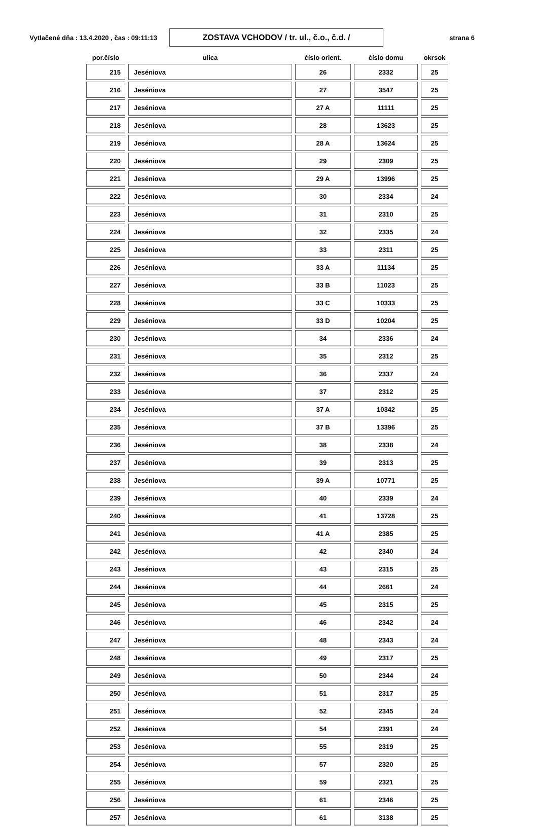Vytlačené dňa : 13.4.2020 , čas : 09:11:13
ZOSTAVA VCHODOV / tr. ul., č.o., č.d. /
strana 6
| por.číslo | ulica | číslo orient. | číslo domu | okrsok |
| --- | --- | --- | --- | --- |
| 215 | Jeséniova | 26 | 2332 | 25 |
| 216 | Jeséniova | 27 | 3547 | 25 |
| 217 | Jeséniova | 27 A | 11111 | 25 |
| 218 | Jeséniova | 28 | 13623 | 25 |
| 219 | Jeséniova | 28 A | 13624 | 25 |
| 220 | Jeséniova | 29 | 2309 | 25 |
| 221 | Jeséniova | 29 A | 13996 | 25 |
| 222 | Jeséniova | 30 | 2334 | 24 |
| 223 | Jeséniova | 31 | 2310 | 25 |
| 224 | Jeséniova | 32 | 2335 | 24 |
| 225 | Jeséniova | 33 | 2311 | 25 |
| 226 | Jeséniova | 33 A | 11134 | 25 |
| 227 | Jeséniova | 33 B | 11023 | 25 |
| 228 | Jeséniova | 33 C | 10333 | 25 |
| 229 | Jeséniova | 33 D | 10204 | 25 |
| 230 | Jeséniova | 34 | 2336 | 24 |
| 231 | Jeséniova | 35 | 2312 | 25 |
| 232 | Jeséniova | 36 | 2337 | 24 |
| 233 | Jeséniova | 37 | 2312 | 25 |
| 234 | Jeséniova | 37 A | 10342 | 25 |
| 235 | Jeséniova | 37 B | 13396 | 25 |
| 236 | Jeséniova | 38 | 2338 | 24 |
| 237 | Jeséniova | 39 | 2313 | 25 |
| 238 | Jeséniova | 39 A | 10771 | 25 |
| 239 | Jeséniova | 40 | 2339 | 24 |
| 240 | Jeséniova | 41 | 13728 | 25 |
| 241 | Jeséniova | 41 A | 2385 | 25 |
| 242 | Jeséniova | 42 | 2340 | 24 |
| 243 | Jeséniova | 43 | 2315 | 25 |
| 244 | Jeséniova | 44 | 2661 | 24 |
| 245 | Jeséniova | 45 | 2315 | 25 |
| 246 | Jeséniova | 46 | 2342 | 24 |
| 247 | Jeséniova | 48 | 2343 | 24 |
| 248 | Jeséniova | 49 | 2317 | 25 |
| 249 | Jeséniova | 50 | 2344 | 24 |
| 250 | Jeséniova | 51 | 2317 | 25 |
| 251 | Jeséniova | 52 | 2345 | 24 |
| 252 | Jeséniova | 54 | 2391 | 24 |
| 253 | Jeséniova | 55 | 2319 | 25 |
| 254 | Jeséniova | 57 | 2320 | 25 |
| 255 | Jeséniova | 59 | 2321 | 25 |
| 256 | Jeséniova | 61 | 2346 | 25 |
| 257 | Jeséniova | 61 | 3138 | 25 |